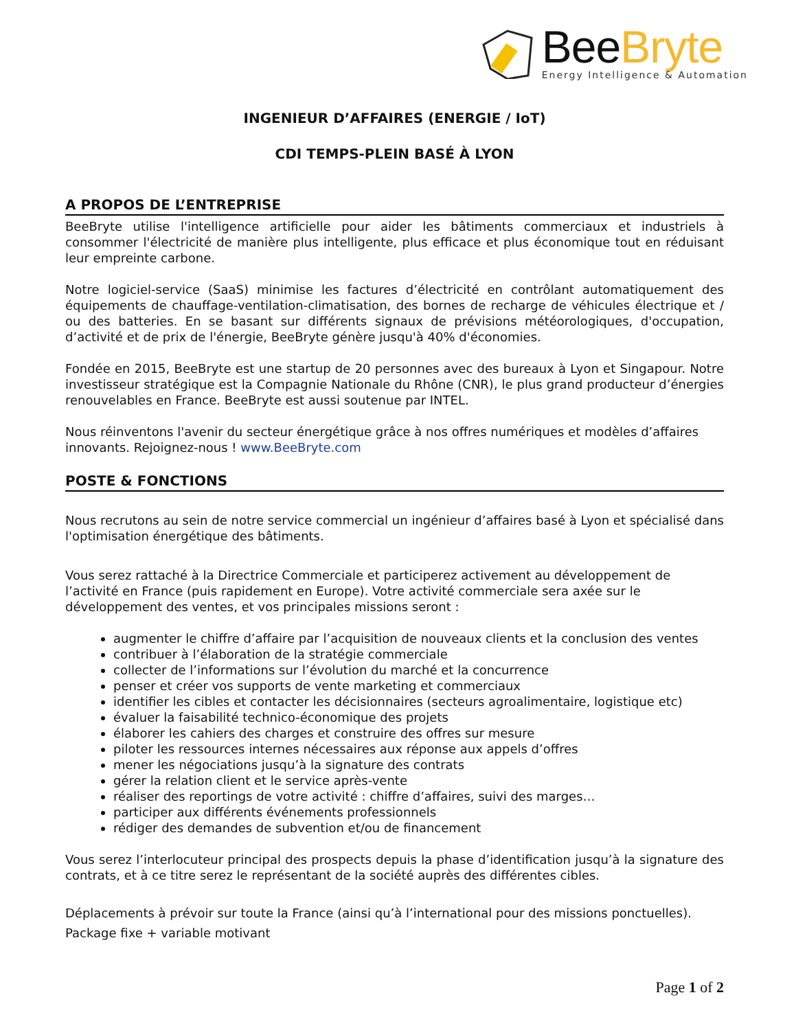BeeBryte
Energy Intelligence & Automation
INGENIEUR D’AFFAIRES (ENERGIE / IoT)
CDI TEMPS-PLEIN BASÉ À LYON
A PROPOS DE L’ENTREPRISE
BeeBryte utilise l'intelligence artificielle pour aider les bâtiments commerciaux et industriels à consommer l'électricité de manière plus intelligente, plus efficace et plus économique tout en réduisant leur empreinte carbone.
Notre logiciel-service (SaaS) minimise les factures d’électricité en contrôlant automatiquement des équipements de chauffage-ventilation-climatisation, des bornes de recharge de véhicules électrique et / ou des batteries. En se basant sur différents signaux de prévisions météorologiques, d'occupation, d’activité et de prix de l'énergie, BeeBryte génère jusqu'à 40% d'économies.
Fondée en 2015, BeeBryte est une startup de 20 personnes avec des bureaux à Lyon et Singapour. Notre investisseur stratégique est la Compagnie Nationale du Rhône (CNR), le plus grand producteur d’énergies renouvelables en France. BeeBryte est aussi soutenue par INTEL.
Nous réinventons l'avenir du secteur énergétique grâce à nos offres numériques et modèles d’affaires innovants. Rejoignez-nous ! www.BeeBryte.com
POSTE & FONCTIONS
Nous recrutons au sein de notre service commercial un ingénieur d’affaires basé à Lyon et spécialisé dans l'optimisation énergétique des bâtiments.
Vous serez rattaché à la Directrice Commerciale et participerez activement au développement de l’activité en France (puis rapidement en Europe). Votre activité commerciale sera axée sur le développement des ventes, et vos principales missions seront :
augmenter le chiffre d’affaire par l’acquisition de nouveaux clients et la conclusion des ventes
contribuer à l’élaboration de la stratégie commerciale
collecter de l’informations sur l’évolution du marché et la concurrence
penser et créer vos supports de vente marketing et commerciaux
identifier les cibles et contacter les décisionnaires (secteurs agroalimentaire, logistique etc)
évaluer la faisabilité technico-économique des projets
élaborer les cahiers des charges et construire des offres sur mesure
piloter les ressources internes nécessaires aux réponse aux appels d’offres
mener les négociations jusqu’à la signature des contrats
gérer la relation client et le service après-vente
réaliser des reportings de votre activité : chiffre d’affaires, suivi des marges…
participer aux différents événements professionnels
rédiger des demandes de subvention et/ou de financement
Vous serez l’interlocuteur principal des prospects depuis la phase d’identification jusqu’à la signature des contrats, et à ce titre serez le représentant de la société auprès des différentes cibles.
Déplacements à prévoir sur toute la France (ainsi qu’à l’international pour des missions ponctuelles).
Package fixe + variable motivant
Page 1 of 2